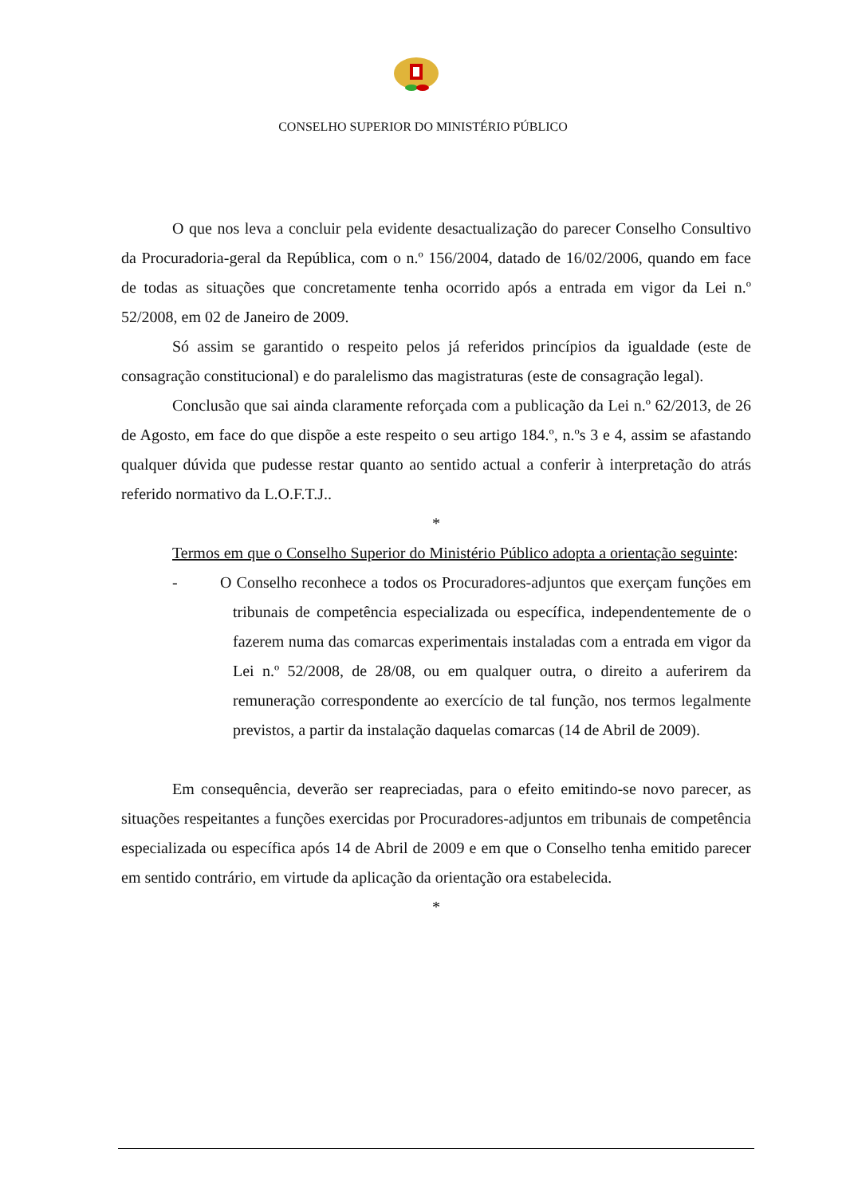CONSELHO SUPERIOR DO MINISTÉRIO PÚBLICO
O que nos leva a concluir pela evidente desactualização do parecer Conselho Consultivo da Procuradoria-geral da República, com o n.º 156/2004, datado de 16/02/2006, quando em face de todas as situações que concretamente tenha ocorrido após a entrada em vigor da Lei n.º 52/2008, em 02 de Janeiro de 2009.
Só assim se garantido o respeito pelos já referidos princípios da igualdade (este de consagração constitucional) e do paralelismo das magistraturas (este de consagração legal).
Conclusão que sai ainda claramente reforçada com a publicação da Lei n.º 62/2013, de 26 de Agosto, em face do que dispõe a este respeito o seu artigo 184.º, n.ºs 3 e 4, assim se afastando qualquer dúvida que pudesse restar quanto ao sentido actual a conferir à interpretação do atrás referido normativo da L.O.F.T.J..
*
Termos em que o Conselho Superior do Ministério Público adopta a orientação seguinte:
- O Conselho reconhece a todos os Procuradores-adjuntos que exerçam funções em tribunais de competência especializada ou específica, independentemente de o fazerem numa das comarcas experimentais instaladas com a entrada em vigor da Lei n.º 52/2008, de 28/08, ou em qualquer outra, o direito a auferirem da remuneração correspondente ao exercício de tal função, nos termos legalmente previstos, a partir da instalação daquelas comarcas (14 de Abril de 2009).
Em consequência, deverão ser reapreciadas, para o efeito emitindo-se novo parecer, as situações respeitantes a funções exercidas por Procuradores-adjuntos em tribunais de competência especializada ou específica após 14 de Abril de 2009 e em que o Conselho tenha emitido parecer em sentido contrário, em virtude da aplicação da orientação ora estabelecida.
*